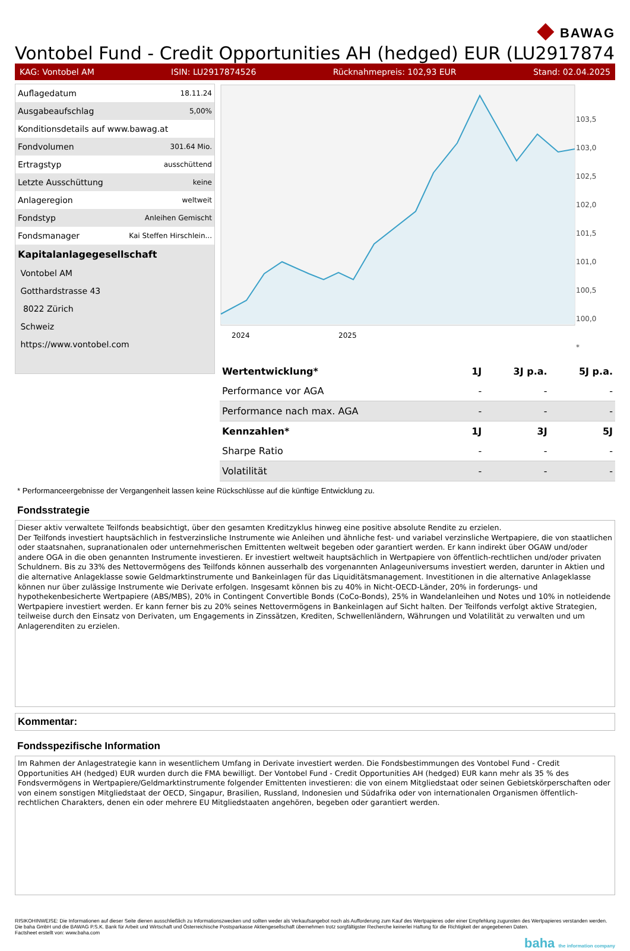◆ BAWAG
Vontobel Fund - Credit Opportunities AH (hedged) EUR (LU29178745
KAG: Vontobel AM ISIN: LU2917874526 Rücknahmepreis: 102,93 EUR Stand: 02.04.2025
| Auflagedatum | 18.11.24 |
| Ausgabeaufschlag | 5,00% |
| Konditionsdetails auf www.bawag.at | |
| Fondvolumen | 301.64 Mio. |
| Ertragstyp | ausschüttend |
| Letzte Ausschüttung | keine |
| Anlageregion | weltweit |
| Fondstyp | Anleihen Gemischt |
| Fondsmanager | Kai Steffen Hirschlein... |
| Kapitalanlagegesellschaft | |
| Vontobel AM | |
| Gotthardstrasse 43 | |
| 8022 Zürich | |
| Schweiz | |
| https://www.vontobel.com | |
2024
2025
103,5
103,0
102,5
102,0
101,5
101,0
100,5
100,0
*
| Wertentwicklung* | 1J | 3J p.a. | 5J p.a. |
| --- | --- | --- | --- |
| Performance vor AGA | - | - | - |
| Performance nach max. AGA | - | - | - |
| Kennzahlen* | 1J | 3J | 5J |
| Sharpe Ratio | - | - | - |
| Volatilität | - | - | - |
* Performanceergebnisse der Vergangenheit lassen keine Rückschlüsse auf die künftige Entwicklung zu.
Fondsstrategie
Dieser aktiv verwaltete Teilfonds beabsichtigt, über den gesamten Kreditzyklus hinweg eine positive absolute Rendite zu erzielen.
Der Teilfonds investiert hauptsächlich in festverzinsliche Instrumente wie Anleihen und ähnliche fest- und variabel verzinsliche Wertpapiere, die von staatlichen oder staatsnahen, supranationalen oder unternehmerischen Emittenten weltweit begeben oder garantiert werden. Er kann indirekt über OGAW und/oder andere OGA in die oben genannten Instrumente investieren. Er investiert weltweit hauptsächlich in Wertpapiere von öffentlich-rechtlichen und/oder privaten Schuldnern. Bis zu 33% des Nettovermögens des Teilfonds können ausserhalb des vorgenannten Anlageuniversums investiert werden, darunter in Aktien und die alternative Anlageklasse sowie Geldmarktinstrumente und Bankeinlagen für das Liquiditätsmanagement. Investitionen in die alternative Anlageklasse können nur über zulässige Instrumente wie Derivate erfolgen. Insgesamt können bis zu 40% in Nicht-OECD-Länder, 20% in forderungs- und hypothekenbesicherte Wertpapiere (ABS/MBS), 20% in Contingent Convertible Bonds (CoCo-Bonds), 25% in Wandelanleihen und Notes und 10% in notleidende Wertpapiere investiert werden. Er kann ferner bis zu 20% seines Nettovermögens in Bankeinlagen auf Sicht halten. Der Teilfonds verfolgt aktive Strategien, teilweise durch den Einsatz von Derivaten, um Engagements in Zinssätzen, Krediten, Schwellenländern, Währungen und Volatilität zu verwalten und um Anlagerenditen zu erzielen.
Kommentar:
Fondsspezifische Information
Im Rahmen der Anlagestrategie kann in wesentlichem Umfang in Derivate investiert werden. Die Fondsbestimmungen des Vontobel Fund - Credit Opportunities AH (hedged) EUR wurden durch die FMA bewilligt. Der Vontobel Fund - Credit Opportunities AH (hedged) EUR kann mehr als 35 % des Fondsvermögens in Wertpapiere/Geldmarktinstrumente folgender Emittenten investieren: die von einem Mitgliedstaat oder seinen Gebietskörperschaften oder von einem sonstigen Mitgliedstaat der OECD, Singapur, Brasilien, Russland, Indonesien und Südafrika oder von internationalen Organismen öffentlich-rechtlichen Charakters, denen ein oder mehrere EU Mitgliedstaaten angehören, begeben oder garantiert werden.
RISIKOHINWEISE: Die Informationen auf dieser Seite dienen ausschließlich zu Informationszwecken und sollten weder als Verkaufsangebot noch als Aufforderung zum Kauf des Wertpapieres oder einer Empfehlung zugunsten des Wertpapieres verstanden werden. Die baha GmbH und die BAWAG P.S.K. Bank für Arbeit und Wirtschaft und Österreichische Postsparkasse Aktiengesellschaft übernehmen trotz sorgfältigster Recherche keinerlei Haftung für die Richtigkeit der angegebenen Daten.
Factsheet erstellt von: www.baha.com
baha the information company